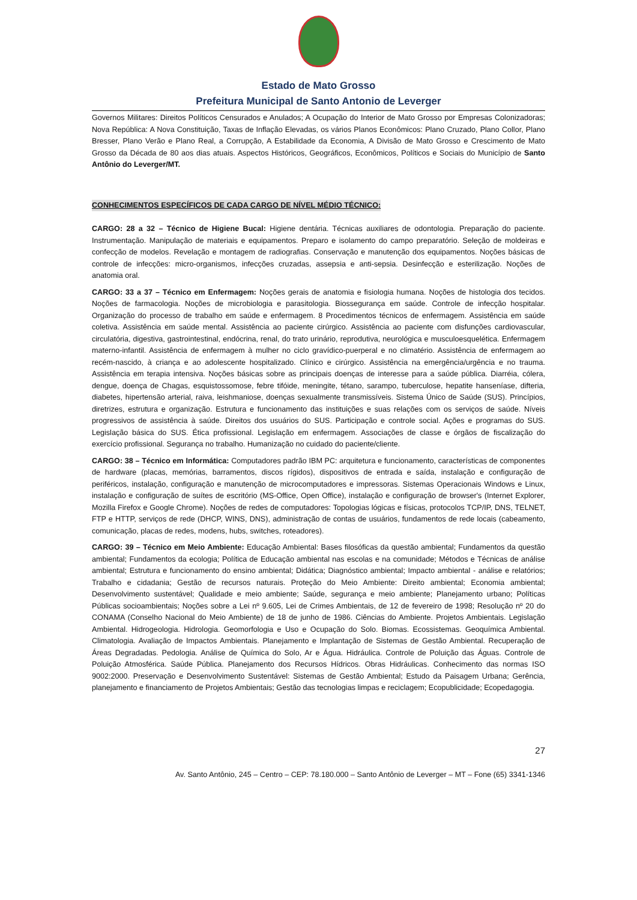Estado de Mato Grosso
Prefeitura Municipal de Santo Antonio de Leverger
Governos Militares: Direitos Políticos Censurados e Anulados; A Ocupação do Interior de Mato Grosso por Empresas Colonizadoras; Nova República: A Nova Constituição, Taxas de Inflação Elevadas, os vários Planos Econômicos: Plano Cruzado, Plano Collor, Plano Bresser, Plano Verão e Plano Real, a Corrupção, A Estabilidade da Economia, A Divisão de Mato Grosso e Crescimento de Mato Grosso da Década de 80 aos dias atuais. Aspectos Históricos, Geográficos, Econômicos, Políticos e Sociais do Município de Santo Antônio do Leverger/MT.
CONHECIMENTOS ESPECÍFICOS DE CADA CARGO DE NÍVEL MÉDIO TÉCNICO:
CARGO: 28 a 32 – Técnico de Higiene Bucal: Higiene dentária. Técnicas auxiliares de odontologia. Preparação do paciente. Instrumentação. Manipulação de materiais e equipamentos. Preparo e isolamento do campo preparatório. Seleção de moldeiras e confecção de modelos. Revelação e montagem de radiografias. Conservação e manutenção dos equipamentos. Noções básicas de controle de infecções: micro-organismos, infecções cruzadas, assepsia e anti-sepsia. Desinfecção e esterilização. Noções de anatomia oral.
CARGO: 33 a 37 – Técnico em Enfermagem: Noções gerais de anatomia e fisiologia humana. Noções de histologia dos tecidos. Noções de farmacologia. Noções de microbiologia e parasitologia. Biossegurança em saúde. Controle de infecção hospitalar. Organização do processo de trabalho em saúde e enfermagem. 8 Procedimentos técnicos de enfermagem. Assistência em saúde coletiva. Assistência em saúde mental. Assistência ao paciente cirúrgico. Assistência ao paciente com disfunções cardiovascular, circulatória, digestiva, gastrointestinal, endócrina, renal, do trato urinário, reprodutiva, neurológica e musculoesquelética. Enfermagem materno-infantil. Assistência de enfermagem à mulher no ciclo gravídico-puerperal e no climatério. Assistência de enfermagem ao recém-nascido, à criança e ao adolescente hospitalizado. Clínico e cirúrgico. Assistência na emergência/urgência e no trauma. Assistência em terapia intensiva. Noções básicas sobre as principais doenças de interesse para a saúde pública. Diarréia, cólera, dengue, doença de Chagas, esquistossomose, febre tifóide, meningite, tétano, sarampo, tuberculose, hepatite hanseníase, difteria, diabetes, hipertensão arterial, raiva, leishmaniose, doenças sexualmente transmissíveis. Sistema Único de Saúde (SUS). Princípios, diretrizes, estrutura e organização. Estrutura e funcionamento das instituições e suas relações com os serviços de saúde. Níveis progressivos de assistência à saúde. Direitos dos usuários do SUS. Participação e controle social. Ações e programas do SUS. Legislação básica do SUS. Ética profissional. Legislação em enfermagem. Associações de classe e órgãos de fiscalização do exercício profissional. Segurança no trabalho. Humanização no cuidado do paciente/cliente.
CARGO: 38 – Técnico em Informática: Computadores padrão IBM PC: arquitetura e funcionamento, características de componentes de hardware (placas, memórias, barramentos, discos rígidos), dispositivos de entrada e saída, instalação e configuração de periféricos, instalação, configuração e manutenção de microcomputadores e impressoras. Sistemas Operacionais Windows e Linux, instalação e configuração de suítes de escritório (MS-Office, Open Office), instalação e configuração de browser's (Internet Explorer, Mozilla Firefox e Google Chrome). Noções de redes de computadores: Topologias lógicas e físicas, protocolos TCP/IP, DNS, TELNET, FTP e HTTP, serviços de rede (DHCP, WINS, DNS), administração de contas de usuários, fundamentos de rede locais (cabeamento, comunicação, placas de redes, modens, hubs, switches, roteadores).
CARGO: 39 – Técnico em Meio Ambiente: Educação Ambiental: Bases filosóficas da questão ambiental; Fundamentos da questão ambiental; Fundamentos da ecologia; Política de Educação ambiental nas escolas e na comunidade; Métodos e Técnicas de análise ambiental; Estrutura e funcionamento do ensino ambiental; Didática; Diagnóstico ambiental; Impacto ambiental - análise e relatórios; Trabalho e cidadania; Gestão de recursos naturais. Proteção do Meio Ambiente: Direito ambiental; Economia ambiental; Desenvolvimento sustentável; Qualidade e meio ambiente; Saúde, segurança e meio ambiente; Planejamento urbano; Políticas Públicas socioambientais; Noções sobre a Lei nº 9.605, Lei de Crimes Ambientais, de 12 de fevereiro de 1998; Resolução nº 20 do CONAMA (Conselho Nacional do Meio Ambiente) de 18 de junho de 1986. Ciências do Ambiente. Projetos Ambientais. Legislação Ambiental. Hidrogeologia. Hidrologia. Geomorfologia e Uso e Ocupação do Solo. Biomas. Ecossistemas. Geoquímica Ambiental. Climatologia. Avaliação de Impactos Ambientais. Planejamento e Implantação de Sistemas de Gestão Ambiental. Recuperação de Áreas Degradadas. Pedologia. Análise de Química do Solo, Ar e Água. Hidráulica. Controle de Poluição das Águas. Controle de Poluição Atmosférica. Saúde Pública. Planejamento dos Recursos Hídricos. Obras Hidráulicas. Conhecimento das normas ISO 9002:2000. Preservação e Desenvolvimento Sustentável: Sistemas de Gestão Ambiental; Estudo da Paisagem Urbana; Gerência, planejamento e financiamento de Projetos Ambientais; Gestão das tecnologias limpas e reciclagem; Ecopublicidade; Ecopedagogia.
27
Av. Santo Antônio, 245 – Centro – CEP: 78.180.000 – Santo Antônio de Leverger – MT – Fone (65) 3341-1346